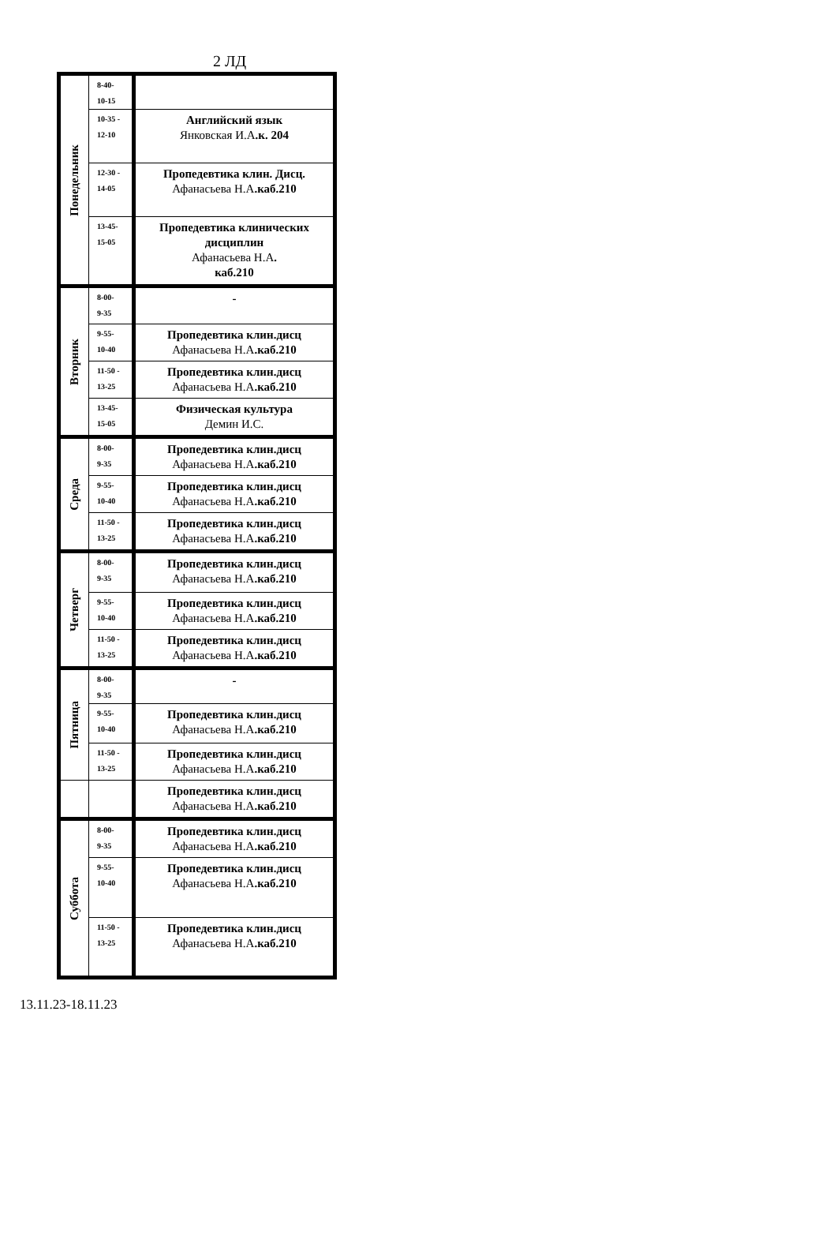2 ЛД
| Понедельник | 8-40- 10-15 | |
| | 10-35 - 12-10 | Английский язык Янковская И.А .к. 204 |
| | 12-30 - 14-05 | Пропедевтика клин. Дисц. Афанасьева Н.А .каб.210 |
| | 13-45- 15-05 | Пропедевтика клинических дисциплин Афанасьева Н.А . каб.210 |
| Вторник | 8-00- 9-35 | - |
| | 9-55- 10-40 | Пропедевтика клин.дисц Афанасьева Н.А .каб.210 |
| | 11-50 - 13-25 | Пропедевтика клин.дисц Афанасьева Н.А .каб.210 |
| | 13-45- 15-05 | Физическая культура Демин И.С. |
| Среда | 8-00- 9-35 | Пропедевтика клин.дисц Афанасьева Н.А .каб.210 |
| | 9-55- 10-40 | Пропедевтика клин.дисц Афанасьева Н.А .каб.210 |
| | 11-50 - 13-25 | Пропедевтика клин.дисц Афанасьева Н.А .каб.210 |
| Четверг | 8-00- 9-35 | Пропедевтика клин.дисц Афанасьева Н.А .каб.210 |
| | 9-55- 10-40 | Пропедевтика клин.дисц Афанасьева Н.А .каб.210 |
| | 11-50 - 13-25 | Пропедевтика клин.дисц Афанасьева Н.А .каб.210 |
| Пятница | 8-00- 9-35 | - |
| | 9-55- 10-40 | Пропедевтика клин.дисц Афанасьева Н.А .каб.210 |
| | 11-50 - 13-25 | Пропедевтика клин.дисц Афанасьева Н.А .каб.210 |
| | | Пропедевтика клин.дисц Афанасьева Н.А .каб.210 |
| Суббота | 8-00- 9-35 | Пропедевтика клин.дисц Афанасьева Н.А .каб.210 |
| | 9-55- 10-40 | Пропедевтика клин.дисц Афанасьева Н.А .каб.210 |
| | 11-50 - 13-25 | Пропедевтика клин.дисц Афанасьева Н.А .каб.210 |
13.11.23-18.11.23